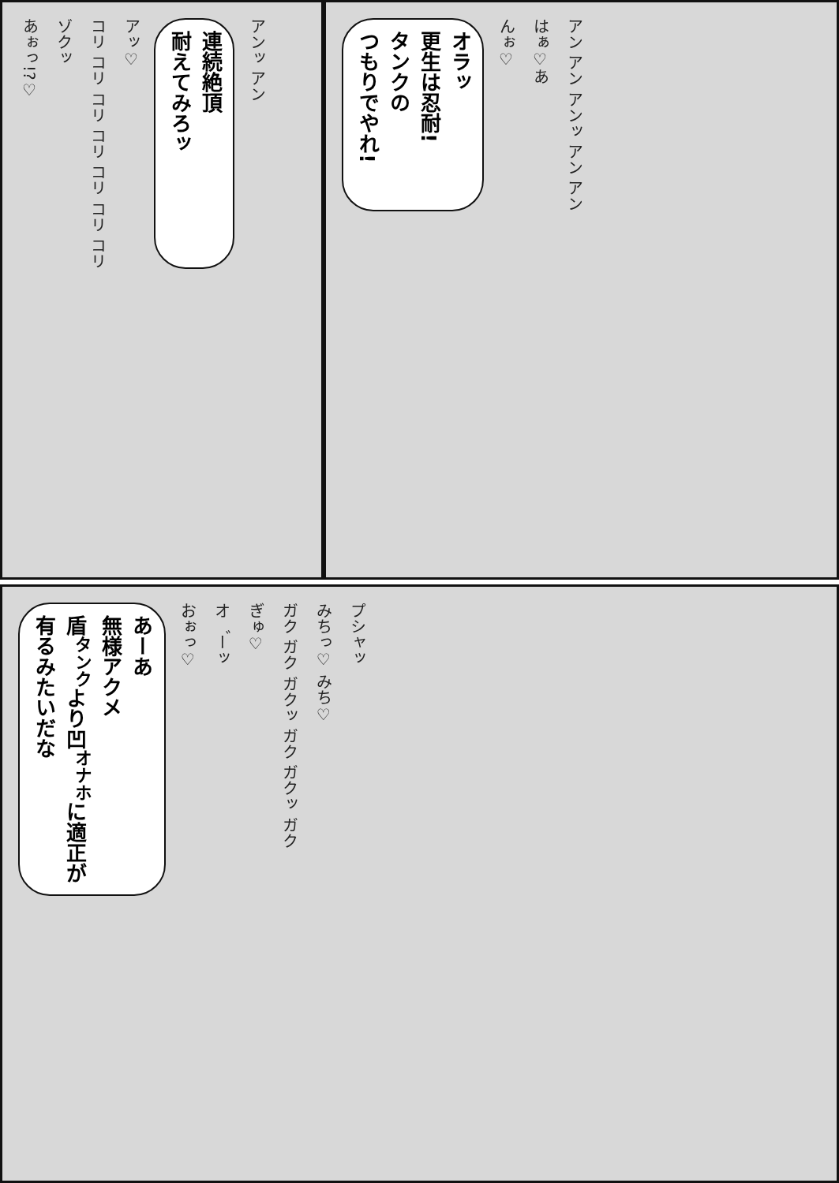あぉっ!?♡ ゾクッ コリ コリ コリ コリ コリ コリ コリ アッ♡
連続絶頂
耐えてみろッ
アンッ アン
オラッ
更生は忍耐!
タンクの
つもりでやれ!
んぉ♡ はぁ♡あ アン アン アンッ アン アン
あーあ
無様アクメ
盾<sup>タンク</sup>より凹<sup>オナホ</sup>に適正が
有るみたいだな
おぉっ♡ オ゛ーッ ぎゅ♡ ガク ガク ガクッ ガク ガクッ ガク みちっ♡ みち♡ プシャッ